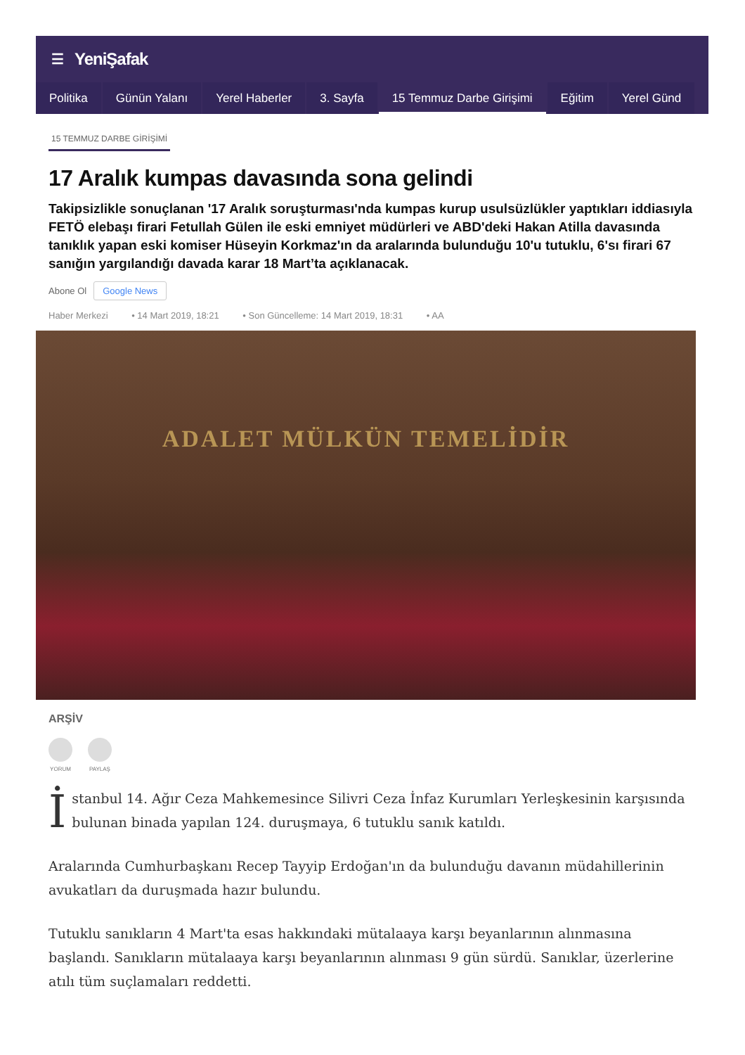☰ YeniŞafak
Politika Günün Yalanı Yerel Haberler 3. Sayfa 15 Temmuz Darbe Girişimi Eğitim Yerel Günd
15 TEMMUZ DARBE GİRİŞİMİ
17 Aralık kumpas davasında sona gelindi
Takipsizlikle sonuçlanan '17 Aralık soruşturması'nda kumpas kurup usulsüzlükler yaptıkları iddiasıyla FETÖ elebaşı firari Fetullah Gülen ile eski emniyet müdürleri ve ABD'deki Hakan Atilla davasında tanıklık yapan eski komiser Hüseyin Korkmaz'ın da aralarında bulunduğu 10'u tutuklu, 6'sı firari 67 sanığın yargılandığı davada karar 18 Mart’ta açıklanacak.
Abone Ol Google News
Haber Merkezi • 14 Mart 2019, 18:21 • Son Güncelleme: 14 Mart 2019, 18:31 • AA
ADALET MÜLKÜN TEMELİDİR
ARŞİV
YORUM PAYLAŞ
İstanbul 14. Ağır Ceza Mahkemesince Silivri Ceza İnfaz Kurumları Yerleşkesinin karşısında bulunan binada yapılan 124. duruşmaya, 6 tutuklu sanık katıldı.
Aralarında Cumhurbaşkanı Recep Tayyip Erdoğan'ın da bulunduğu davanın müdahillerinin avukatları da duruşmada hazır bulundu.
Tutuklu sanıkların 4 Mart'ta esas hakkındaki mütalaaya karşı beyanlarının alınmasına başlandı. Sanıkların mütalaaya karşı beyanlarının alınması 9 gün sürdü. Sanıklar, üzerlerine atılı tüm suçlamaları reddetti.